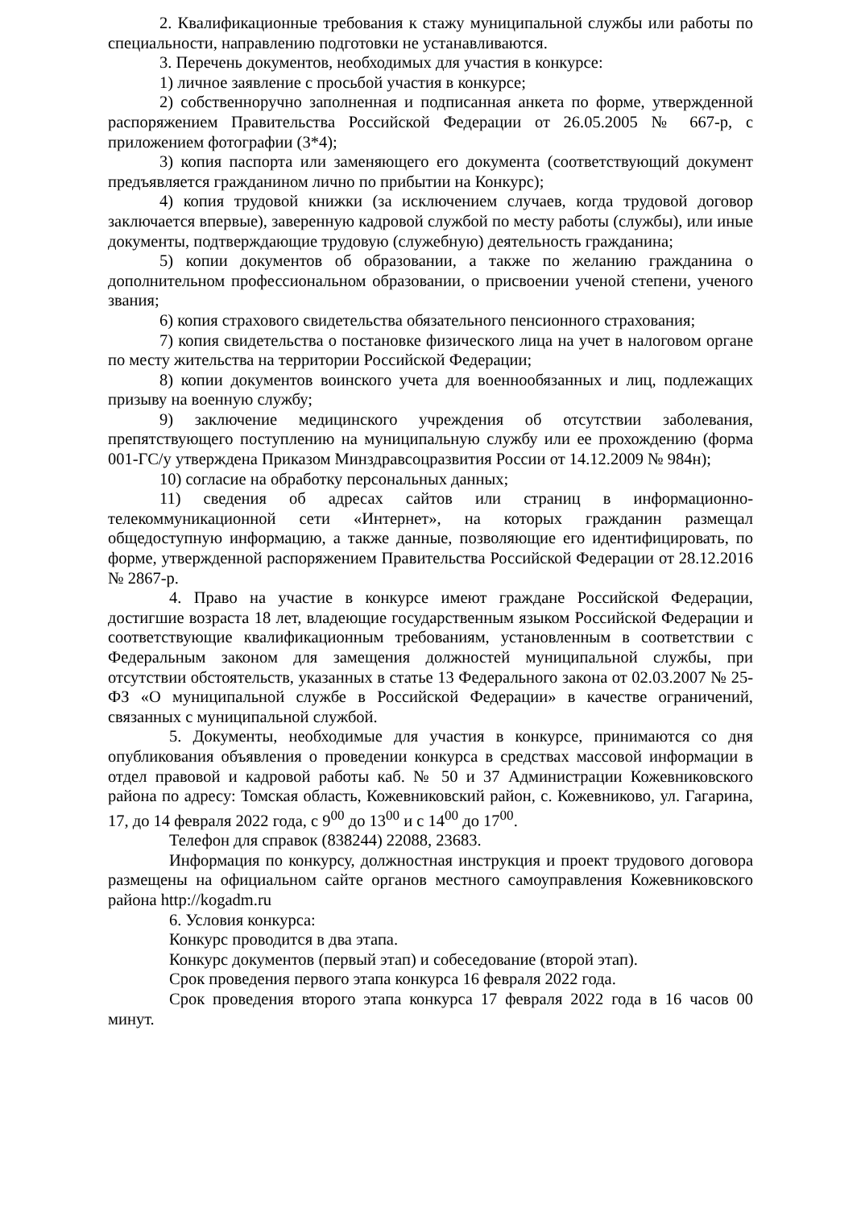2. Квалификационные требования к стажу муниципальной службы или работы по специальности, направлению подготовки не устанавливаются.
3. Перечень документов, необходимых для участия в конкурсе:
1) личное заявление с просьбой участия в конкурсе;
2) собственноручно заполненная и подписанная анкета по форме, утвержденной распоряжением Правительства Российской Федерации от 26.05.2005 № 667-р, с приложением фотографии (3*4);
3) копия паспорта или заменяющего его документа (соответствующий документ предъявляется гражданином лично по прибытии на Конкурс);
4) копия трудовой книжки (за исключением случаев, когда трудовой договор заключается впервые), заверенную кадровой службой по месту работы (службы), или иные документы, подтверждающие трудовую (служебную) деятельность гражданина;
5) копии документов об образовании, а также по желанию гражданина о дополнительном профессиональном образовании, о присвоении ученой степени, ученого звания;
6) копия страхового свидетельства обязательного пенсионного страхования;
7) копия свидетельства о постановке физического лица на учет в налоговом органе по месту жительства на территории Российской Федерации;
8) копии документов воинского учета для военнообязанных и лиц, подлежащих призыву на военную службу;
9) заключение медицинского учреждения об отсутствии заболевания, препятствующего поступлению на муниципальную службу или ее прохождению (форма 001-ГС/у утверждена Приказом Минздравсоцразвития России от 14.12.2009 № 984н);
10) согласие на обработку персональных данных;
11) сведения об адресах сайтов или страниц в информационно-телекоммуникационной сети «Интернет», на которых гражданин размещал общедоступную информацию, а также данные, позволяющие его идентифицировать, по форме, утвержденной распоряжением Правительства Российской Федерации от 28.12.2016 № 2867-р.
4. Право на участие в конкурсе имеют граждане Российской Федерации, достигшие возраста 18 лет, владеющие государственным языком Российской Федерации и соответствующие квалификационным требованиям, установленным в соответствии с Федеральным законом для замещения должностей муниципальной службы, при отсутствии обстоятельств, указанных в статье 13 Федерального закона от 02.03.2007 № 25-ФЗ «О муниципальной службе в Российской Федерации» в качестве ограничений, связанных с муниципальной службой.
5. Документы, необходимые для участия в конкурсе, принимаются со дня опубликования объявления о проведении конкурса в средствах массовой информации в отдел правовой и кадровой работы каб. № 50 и 37 Администрации Кожевниковского района по адресу: Томская область, Кожевниковский район, с. Кожевниково, ул. Гагарина, 17, до 14 февраля 2022 года, с 9<sup>00</sup> до 13<sup>00</sup> и с 14<sup>00</sup> до 17<sup>00</sup>.
Телефон для справок (838244) 22088, 23683.
Информация по конкурсу, должностная инструкция и проект трудового договора размещены на официальном сайте органов местного самоуправления Кожевниковского района http://kogadm.ru
6. Условия конкурса:
Конкурс проводится в два этапа.
Конкурс документов (первый этап) и собеседование (второй этап).
Срок проведения первого этапа конкурса 16 февраля 2022 года.
Срок проведения второго этапа конкурса 17 февраля 2022 года в 16 часов 00 минут.